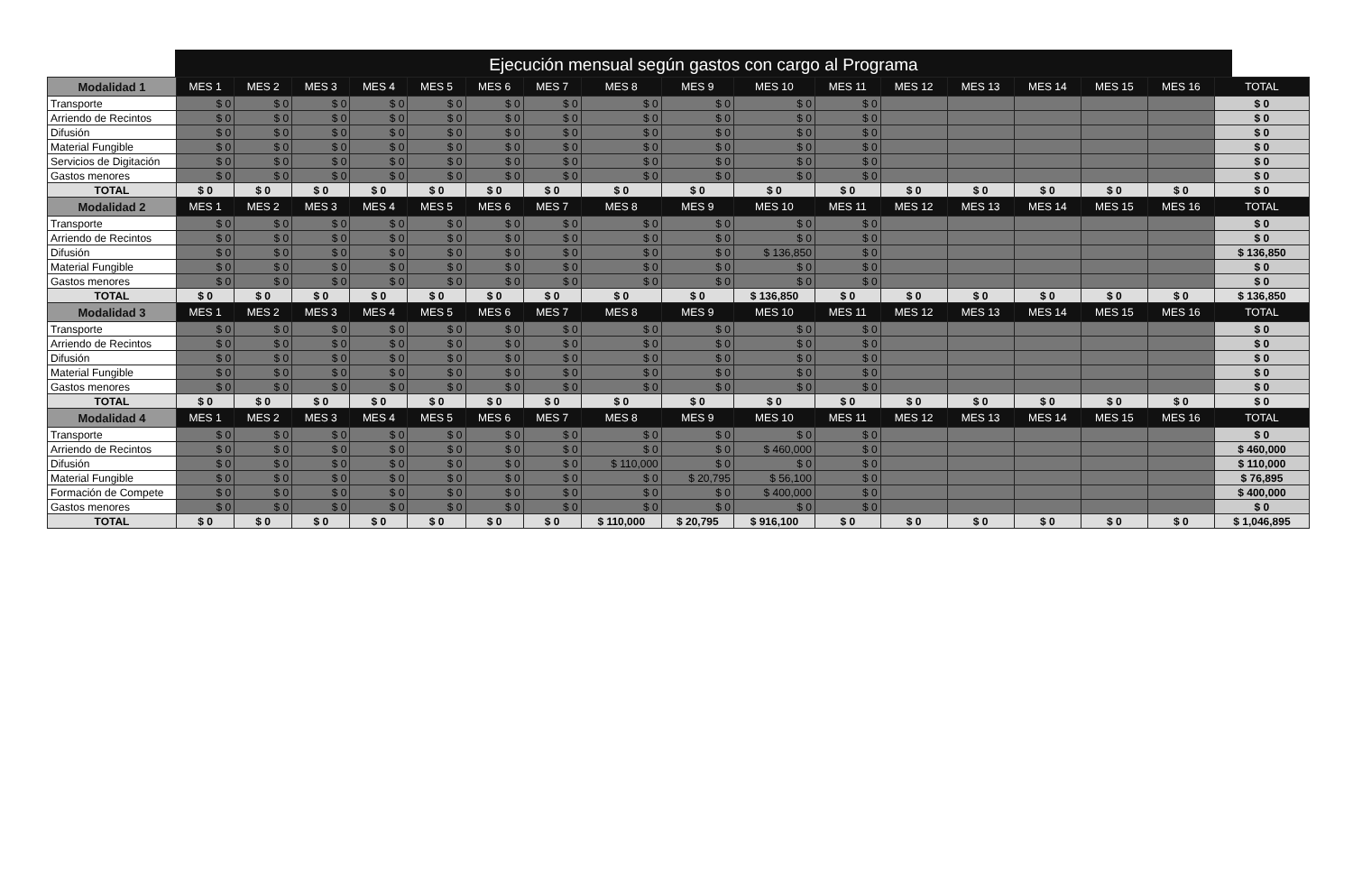Ejecución mensual según gastos con cargo al Programa
| Modalidad 1 | MES 1 | MES 2 | MES 3 | MES 4 | MES 5 | MES 6 | MES 7 | MES 8 | MES 9 | MES 10 | MES 11 | MES 12 | MES 13 | MES 14 | MES 15 | MES 16 | TOTAL |
| --- | --- | --- | --- | --- | --- | --- | --- | --- | --- | --- | --- | --- | --- | --- | --- | --- | --- |
| Transporte | $ 0 | $ 0 | $ 0 | $ 0 | $ 0 | $ 0 | $ 0 | $ 0 | $ 0 | $ 0 | $ 0 | | | | | | $ 0 |
| Arriendo de Recintos | $ 0 | $ 0 | $ 0 | $ 0 | $ 0 | $ 0 | $ 0 | $ 0 | $ 0 | $ 0 | $ 0 | | | | | | $ 0 |
| Difusión | $ 0 | $ 0 | $ 0 | $ 0 | $ 0 | $ 0 | $ 0 | $ 0 | $ 0 | $ 0 | $ 0 | | | | | | $ 0 |
| Material Fungible | $ 0 | $ 0 | $ 0 | $ 0 | $ 0 | $ 0 | $ 0 | $ 0 | $ 0 | $ 0 | $ 0 | | | | | | $ 0 |
| Servicios de Digitación | $ 0 | $ 0 | $ 0 | $ 0 | $ 0 | $ 0 | $ 0 | $ 0 | $ 0 | $ 0 | $ 0 | | | | | | $ 0 |
| Gastos menores | $ 0 | $ 0 | $ 0 | $ 0 | $ 0 | $ 0 | $ 0 | $ 0 | $ 0 | $ 0 | $ 0 | | | | | | $ 0 |
| TOTAL | $ 0 | $ 0 | $ 0 | $ 0 | $ 0 | $ 0 | $ 0 | $ 0 | $ 0 | $ 0 | $ 0 | $ 0 | $ 0 | $ 0 | $ 0 | $ 0 | $ 0 |
| Modalidad 2 | MES 1 | MES 2 | MES 3 | MES 4 | MES 5 | MES 6 | MES 7 | MES 8 | MES 9 | MES 10 | MES 11 | MES 12 | MES 13 | MES 14 | MES 15 | MES 16 | TOTAL |
| Transporte | $ 0 | $ 0 | $ 0 | $ 0 | $ 0 | $ 0 | $ 0 | $ 0 | $ 0 | $ 0 | $ 0 | | | | | | $ 0 |
| Arriendo de Recintos | $ 0 | $ 0 | $ 0 | $ 0 | $ 0 | $ 0 | $ 0 | $ 0 | $ 0 | $ 0 | $ 0 | | | | | | $ 0 |
| Difusión | $ 0 | $ 0 | $ 0 | $ 0 | $ 0 | $ 0 | $ 0 | $ 0 | $ 0 | $ 136,850 | $ 0 | | | | | | $ 136,850 |
| Material Fungible | $ 0 | $ 0 | $ 0 | $ 0 | $ 0 | $ 0 | $ 0 | $ 0 | $ 0 | $ 0 | $ 0 | | | | | | $ 0 |
| Gastos menores | $ 0 | $ 0 | $ 0 | $ 0 | $ 0 | $ 0 | $ 0 | $ 0 | $ 0 | $ 0 | $ 0 | | | | | | $ 0 |
| TOTAL | $ 0 | $ 0 | $ 0 | $ 0 | $ 0 | $ 0 | $ 0 | $ 0 | $ 0 | $ 136,850 | $ 0 | $ 0 | $ 0 | $ 0 | $ 0 | $ 0 | $ 136,850 |
| Modalidad 3 | MES 1 | MES 2 | MES 3 | MES 4 | MES 5 | MES 6 | MES 7 | MES 8 | MES 9 | MES 10 | MES 11 | MES 12 | MES 13 | MES 14 | MES 15 | MES 16 | TOTAL |
| Transporte | $ 0 | $ 0 | $ 0 | $ 0 | $ 0 | $ 0 | $ 0 | $ 0 | $ 0 | $ 0 | $ 0 | | | | | | $ 0 |
| Arriendo de Recintos | $ 0 | $ 0 | $ 0 | $ 0 | $ 0 | $ 0 | $ 0 | $ 0 | $ 0 | $ 0 | $ 0 | | | | | | $ 0 |
| Difusión | $ 0 | $ 0 | $ 0 | $ 0 | $ 0 | $ 0 | $ 0 | $ 0 | $ 0 | $ 0 | $ 0 | | | | | | $ 0 |
| Material Fungible | $ 0 | $ 0 | $ 0 | $ 0 | $ 0 | $ 0 | $ 0 | $ 0 | $ 0 | $ 0 | $ 0 | | | | | | $ 0 |
| Gastos menores | $ 0 | $ 0 | $ 0 | $ 0 | $ 0 | $ 0 | $ 0 | $ 0 | $ 0 | $ 0 | $ 0 | | | | | | $ 0 |
| TOTAL | $ 0 | $ 0 | $ 0 | $ 0 | $ 0 | $ 0 | $ 0 | $ 0 | $ 0 | $ 0 | $ 0 | $ 0 | $ 0 | $ 0 | $ 0 | $ 0 | $ 0 |
| Modalidad 4 | MES 1 | MES 2 | MES 3 | MES 4 | MES 5 | MES 6 | MES 7 | MES 8 | MES 9 | MES 10 | MES 11 | MES 12 | MES 13 | MES 14 | MES 15 | MES 16 | TOTAL |
| Transporte | $ 0 | $ 0 | $ 0 | $ 0 | $ 0 | $ 0 | $ 0 | $ 0 | $ 0 | $ 0 | $ 0 | | | | | | $ 0 |
| Arriendo de Recintos | $ 0 | $ 0 | $ 0 | $ 0 | $ 0 | $ 0 | $ 0 | $ 0 | $ 0 | $ 460,000 | $ 0 | | | | | | $ 460,000 |
| Difusión | $ 0 | $ 0 | $ 0 | $ 0 | $ 0 | $ 0 | $ 0 | $ 110,000 | $ 0 | $ 0 | $ 0 | | | | | | $ 110,000 |
| Material Fungible | $ 0 | $ 0 | $ 0 | $ 0 | $ 0 | $ 0 | $ 0 | $ 0 | $ 20,795 | $ 56,100 | $ 0 | | | | | | $ 76,895 |
| Formación de Compete | $ 0 | $ 0 | $ 0 | $ 0 | $ 0 | $ 0 | $ 0 | $ 0 | $ 0 | $ 400,000 | $ 0 | | | | | | $ 400,000 |
| Gastos menores | $ 0 | $ 0 | $ 0 | $ 0 | $ 0 | $ 0 | $ 0 | $ 0 | $ 0 | $ 0 | $ 0 | | | | | | $ 0 |
| TOTAL | $ 0 | $ 0 | $ 0 | $ 0 | $ 0 | $ 0 | $ 0 | $ 110,000 | $ 20,795 | $ 916,100 | $ 0 | $ 0 | $ 0 | $ 0 | $ 0 | $ 0 | $ 1,046,895 |